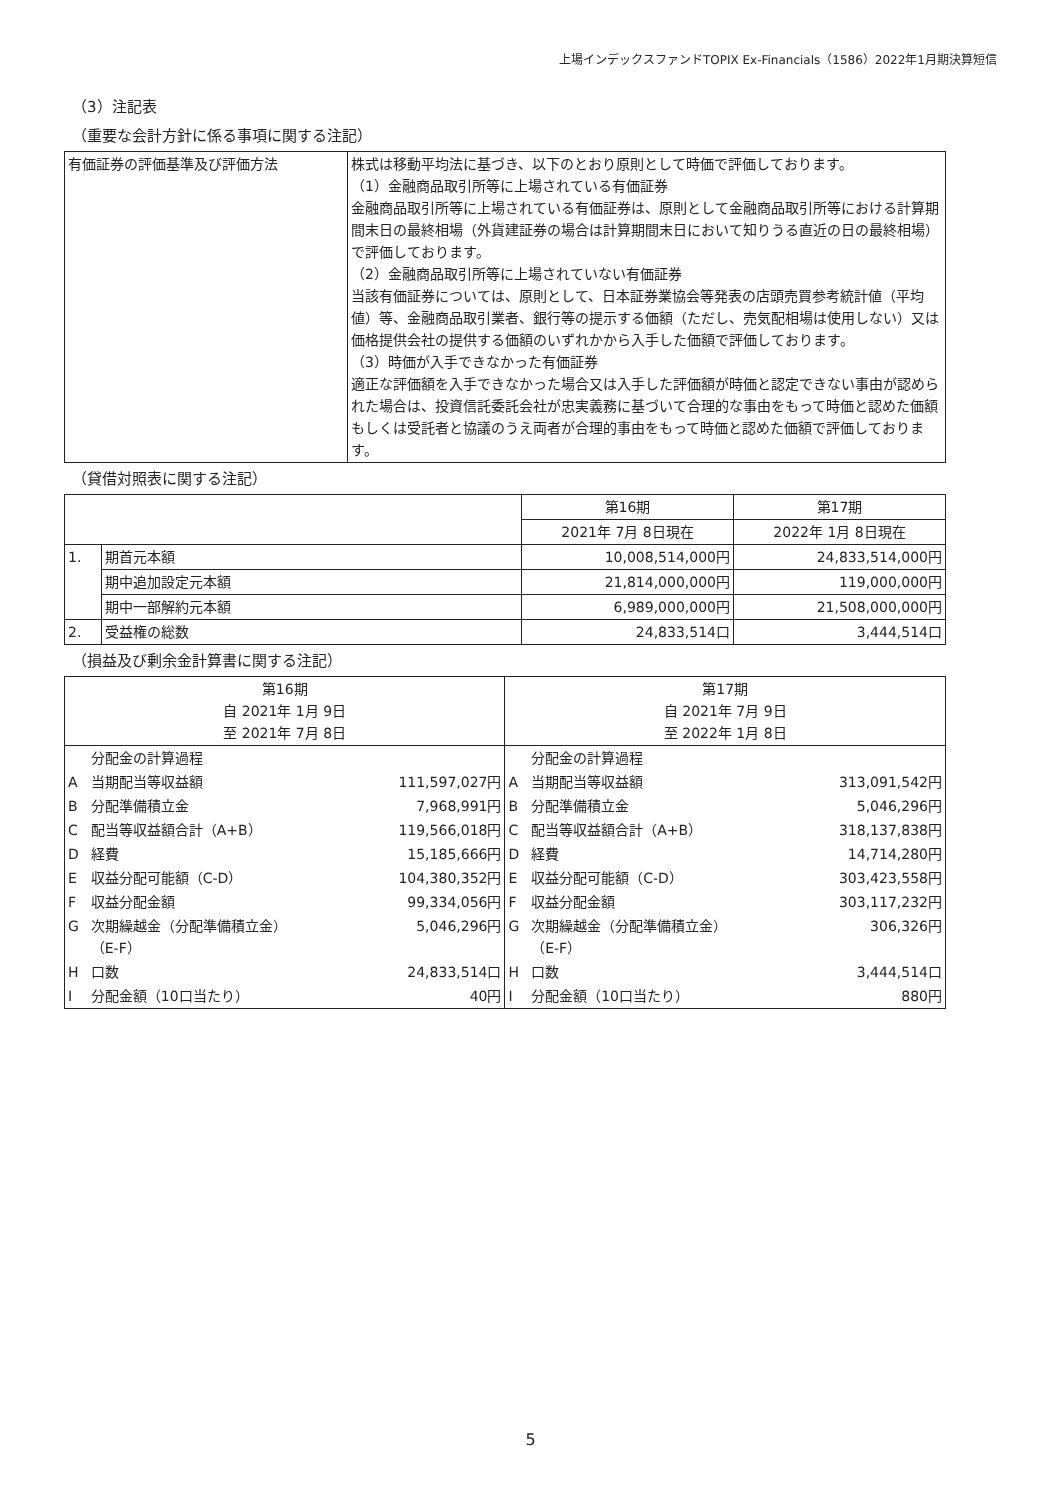上場インデックスファンドTOPIX Ex-Financials（1586）2022年1月期決算短信
（3）注記表
（重要な会計方針に係る事項に関する注記）
| 有価証券の評価基準及び評価方法 | 株式は移動平均法に基づき、以下のとおり原則として時価で評価しております。 （1）金融商品取引所等に上場されている有価証券 金融商品取引所等に上場されている有価証券は、原則として金融商品取引所等における計算期間末日の最終相場（外貨建証券の場合は計算期間末日において知りうる直近の日の最終相場）で評価しております。 （2）金融商品取引所等に上場されていない有価証券 当該有価証券については、原則として、日本証券業協会等発表の店頭売買参考統計値（平均値）等、金融商品取引業者、銀行等の提示する価額（ただし、売気配相場は使用しない）又は価格提供会社の提供する価額のいずれかから入手した価額で評価しております。 （3）時価が入手できなかった有価証券 適正な評価額を入手できなかった場合又は入手した評価額が時価と認定できない事由が認められた場合は、投資信託委託会社が忠実義務に基づいて合理的な事由をもって時価と認めた価額もしくは受託者と協議のうえ両者が合理的事由をもって時価と認めた価額で評価しております。 |
（貸借対照表に関する注記）
| | | 第16期 | 第17期 |
| --- | --- | --- | --- |
| | | 2021年 7月 8日現在 | 2022年 1月 8日現在 |
| 1. | 期首元本額 | 10,008,514,000円 | 24,833,514,000円 |
| | 期中追加設定元本額 | 21,814,000,000円 | 119,000,000円 |
| | 期中一部解約元本額 | 6,989,000,000円 | 21,508,000,000円 |
| 2. | 受益権の総数 | 24,833,514口 | 3,444,514口 |
（損益及び剰余金計算書に関する注記）
| 第16期 自 2021年 1月 9日 至 2021年 7月 8日 | | | 第17期 自 2021年 7月 9日 至 2022年 1月 8日 | | |
| | 分配金の計算過程 | | | 分配金の計算過程 | |
| A | 当期配当等収益額 | 111,597,027円 | A | 当期配当等収益額 | 313,091,542円 |
| B | 分配準備積立金 | 7,968,991円 | B | 分配準備積立金 | 5,046,296円 |
| C | 配当等収益額合計（A+B） | 119,566,018円 | C | 配当等収益額合計（A+B） | 318,137,838円 |
| D | 経費 | 15,185,666円 | D | 経費 | 14,714,280円 |
| E | 収益分配可能額（C-D） | 104,380,352円 | E | 収益分配可能額（C-D） | 303,423,558円 |
| F | 収益分配金額 | 99,334,056円 | F | 収益分配金額 | 303,117,232円 |
| G | 次期繰越金（分配準備積立金） （E-F） | 5,046,296円 | G | 次期繰越金（分配準備積立金） （E-F） | 306,326円 |
| H | 口数 | 24,833,514口 | H | 口数 | 3,444,514口 |
| I | 分配金額（10口当たり） | 40円 | I | 分配金額（10口当たり） | 880円 |
5